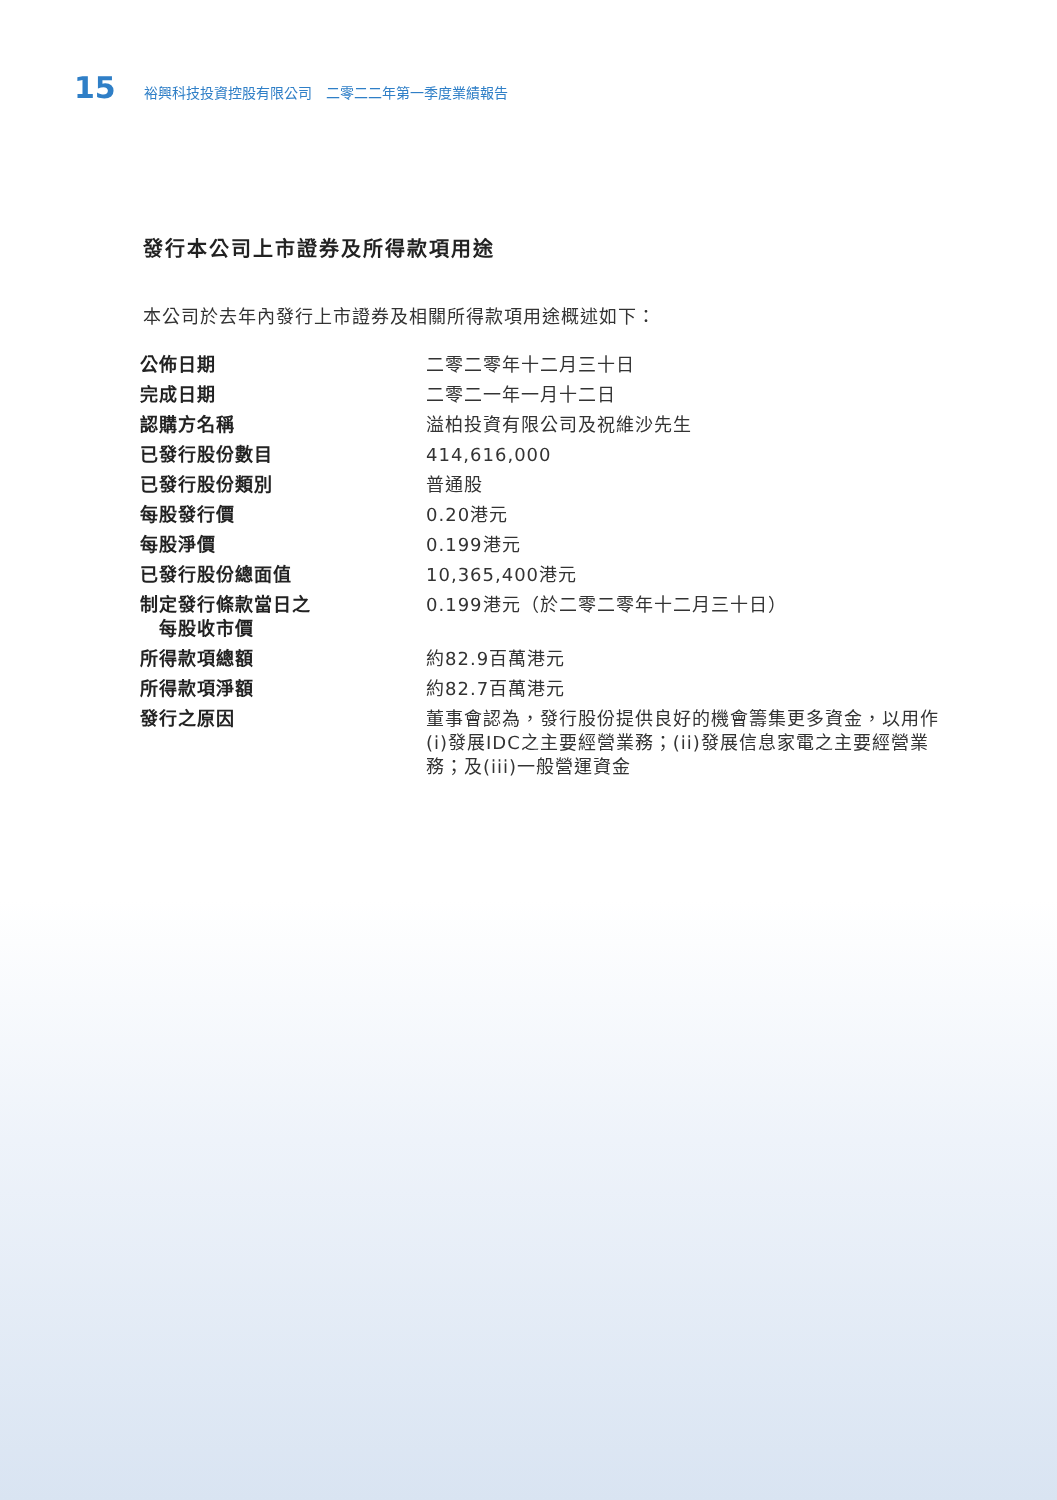15 裕興科技投資控股有限公司　二零二二年第一季度業績報告
發行本公司上市證券及所得款項用途
本公司於去年內發行上市證券及相關所得款項用途概述如下：
| 公佈日期 | 二零二零年十二月三十日 |
| 完成日期 | 二零二一年一月十二日 |
| 認購方名稱 | 溢柏投資有限公司及祝維沙先生 |
| 已發行股份數目 | 414,616,000 |
| 已發行股份類別 | 普通股 |
| 每股發行價 | 0.20港元 |
| 每股淨價 | 0.199港元 |
| 已發行股份總面值 | 10,365,400港元 |
| 制定發行條款當日之 每股收市價 | 0.199港元（於二零二零年十二月三十日） |
| 所得款項總額 | 約82.9百萬港元 |
| 所得款項淨額 | 約82.7百萬港元 |
| 發行之原因 | 董事會認為，發行股份提供良好的機會籌集更多資金，以用作(i)發展IDC之主要經營業務；(ii)發展信息家電之主要經營業務；及(iii)一般營運資金 |